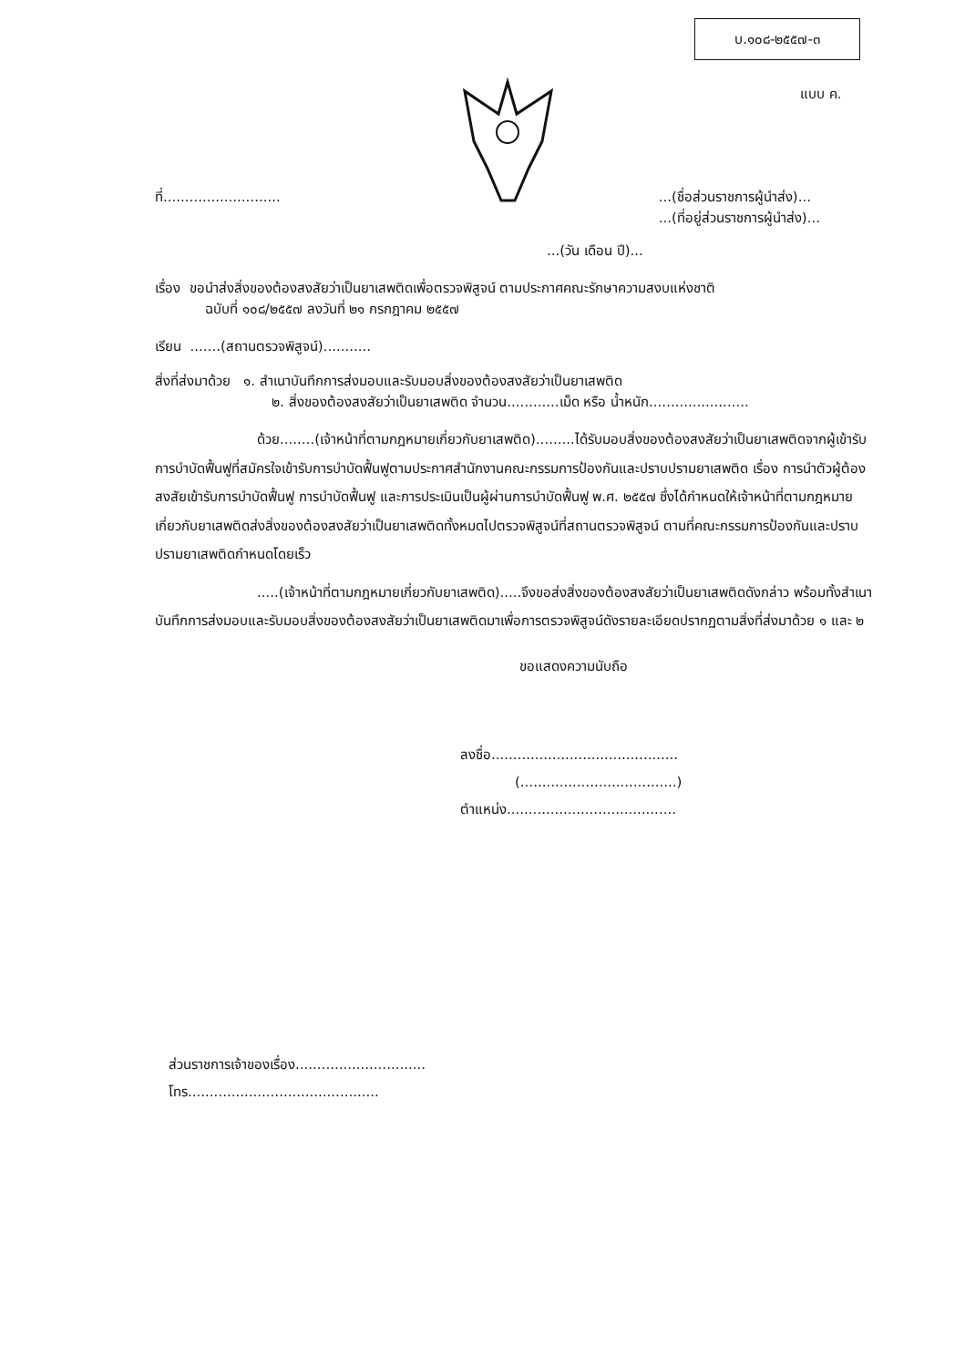บ.๑๐๘-๒๕๕๗-๓
แบบ ค.
ที่..............................(ชื่อส่วนราชการผู้นำส่ง)...
...(ที่อยู่ส่วนราชการผู้นำส่ง)...
...(วัน เดือน ปี)...
เรื่อง ขอนำส่งสิ่งของต้องสงสัยว่าเป็นยาเสพติดเพื่อตรวจพิสูจน์ ตามประกาศคณะรักษาความสงบแห่งชาติ
ฉบับที่ ๑๐๘/๒๕๕๗ ลงวันที่ ๒๑ กรกฎาคม ๒๕๕๗
เรียน .......(สถานตรวจพิสูจน์)...........
สิ่งที่ส่งมาด้วย ๑. สำเนาบันทึกการส่งมอบและรับมอบสิ่งของต้องสงสัยว่าเป็นยาเสพติด
๒. สิ่งของต้องสงสัยว่าเป็นยาเสพติด จำนวน............เม็ด หรือ น้ำหนัก.......................
ด้วย........(เจ้าหน้าที่ตามกฎหมายเกี่ยวกับยาเสพติด).........ได้รับมอบสิ่งของต้องสงสัยว่าเป็นยาเสพติดจากผู้เข้ารับการบำบัดฟื้นฟูที่สมัครใจเข้ารับการบำบัดฟื้นฟูตามประกาศสำนักงานคณะกรรมการป้องกันและปราบปรามยาเสพติด เรื่อง การนำตัวผู้ต้องสงสัยเข้ารับการบำบัดฟื้นฟู การบำบัดฟื้นฟู และการประเมินเป็นผู้ผ่านการบำบัดฟื้นฟู พ.ศ. ๒๕๕๗ ซึ่งได้กำหนดให้เจ้าหน้าที่ตามกฎหมายเกี่ยวกับยาเสพติดส่งสิ่งของต้องสงสัยว่าเป็นยาเสพติดทั้งหมดไปตรวจพิสูจน์ที่สถานตรวจพิสูจน์ ตามที่คณะกรรมการป้องกันและปราบปรามยาเสพติดกำหนดโดยเร็ว
.....(เจ้าหน้าที่ตามกฎหมายเกี่ยวกับยาเสพติด).....จึงขอส่งสิ่งของต้องสงสัยว่าเป็นยาเสพติดดังกล่าว พร้อมทั้งสำเนาบันทึกการส่งมอบและรับมอบสิ่งของต้องสงสัยว่าเป็นยาเสพติดมาเพื่อการตรวจพิสูจน์ดังรายละเอียดปรากฏตามสิ่งที่ส่งมาด้วย ๑ และ ๒
ขอแสดงความนับถือ
ลงชื่อ...........................................
(....................................)
ตำแหน่ง.......................................
ส่วนราชการเจ้าของเรื่อง..............................
โทร............................................